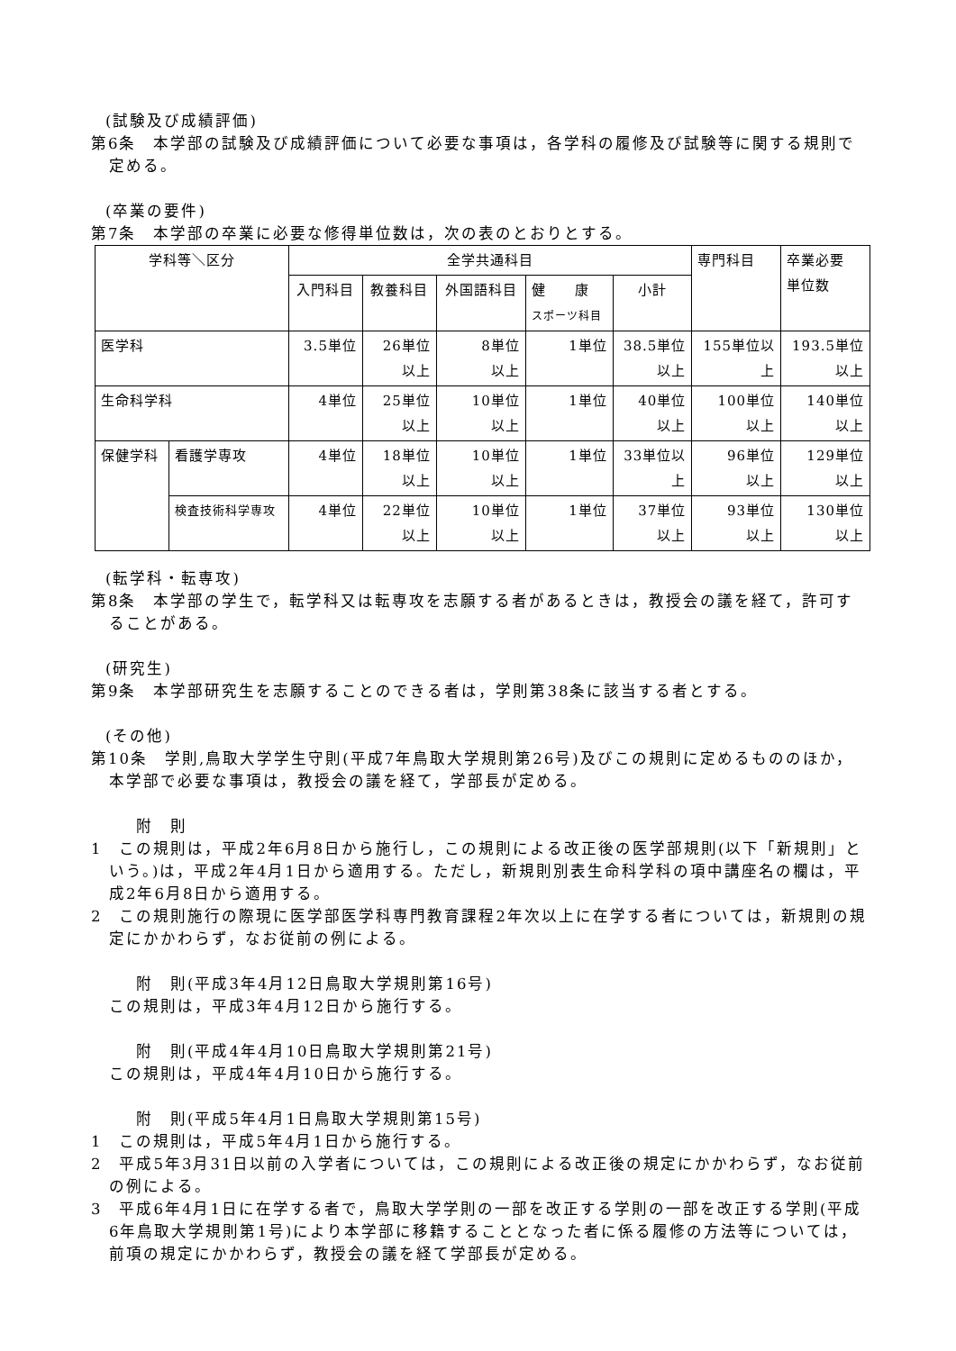(試験及び成績評価)
第6条　本学部の試験及び成績評価について必要な事項は，各学科の履修及び試験等に関する規則で定める。
(卒業の要件)
第7条　本学部の卒業に必要な修得単位数は，次の表のとおりとする。
| 学科等＼区分 | | 全学共通科目 | | | | | 専門科目 | 卒業必要 単位数 |
| --- | --- | --- | --- | --- | --- | --- | --- | --- |
| | | 入門科目 | 教養科目 | 外国語科目 | 健 康 スポーツ科目 | 小計 | | |
| 医学科 | | 3.5単位 | 26単位 以上 | 8単位 以上 | 1単位 | 38.5単位 以上 | 155単位以 上 | 193.5単位 以上 |
| 生命科学科 | | 4単位 | 25単位 以上 | 10単位 以上 | 1単位 | 40単位 以上 | 100単位 以上 | 140単位 以上 |
| 保健学科 | 看護学専攻 | 4単位 | 18単位 以上 | 10単位 以上 | 1単位 | 33単位以 上 | 96単位 以上 | 129単位 以上 |
| | 検査技術科学専攻 | 4単位 | 22単位 以上 | 10単位 以上 | 1単位 | 37単位 以上 | 93単位 以上 | 130単位 以上 |
(転学科・転専攻)
第8条　本学部の学生で，転学科又は転専攻を志願する者があるときは，教授会の議を経て，許可することがある。
(研究生)
第9条　本学部研究生を志願することのできる者は，学則第38条に該当する者とする。
(その他)
第10条　学則,鳥取大学学生守則(平成7年鳥取大学規則第26号)及びこの規則に定めるもののほか，本学部で必要な事項は，教授会の議を経て，学部長が定める。
附　則
1　この規則は，平成2年6月8日から施行し，この規則による改正後の医学部規則(以下「新規則」という。)は，平成2年4月1日から適用する。ただし，新規則別表生命科学科の項中講座名の欄は，平成2年6月8日から適用する。
2　この規則施行の際現に医学部医学科専門教育課程2年次以上に在学する者については，新規則の規定にかかわらず，なお従前の例による。
附　則(平成3年4月12日鳥取大学規則第16号)
この規則は，平成3年4月12日から施行する。
附　則(平成4年4月10日鳥取大学規則第21号)
この規則は，平成4年4月10日から施行する。
附　則(平成5年4月1日鳥取大学規則第15号)
1　この規則は，平成5年4月1日から施行する。
2　平成5年3月31日以前の入学者については，この規則による改正後の規定にかかわらず，なお従前の例による。
3　平成6年4月1日に在学する者で，鳥取大学学則の一部を改正する学則の一部を改正する学則(平成6年鳥取大学規則第1号)により本学部に移籍することとなった者に係る履修の方法等については，前項の規定にかかわらず，教授会の議を経て学部長が定める。